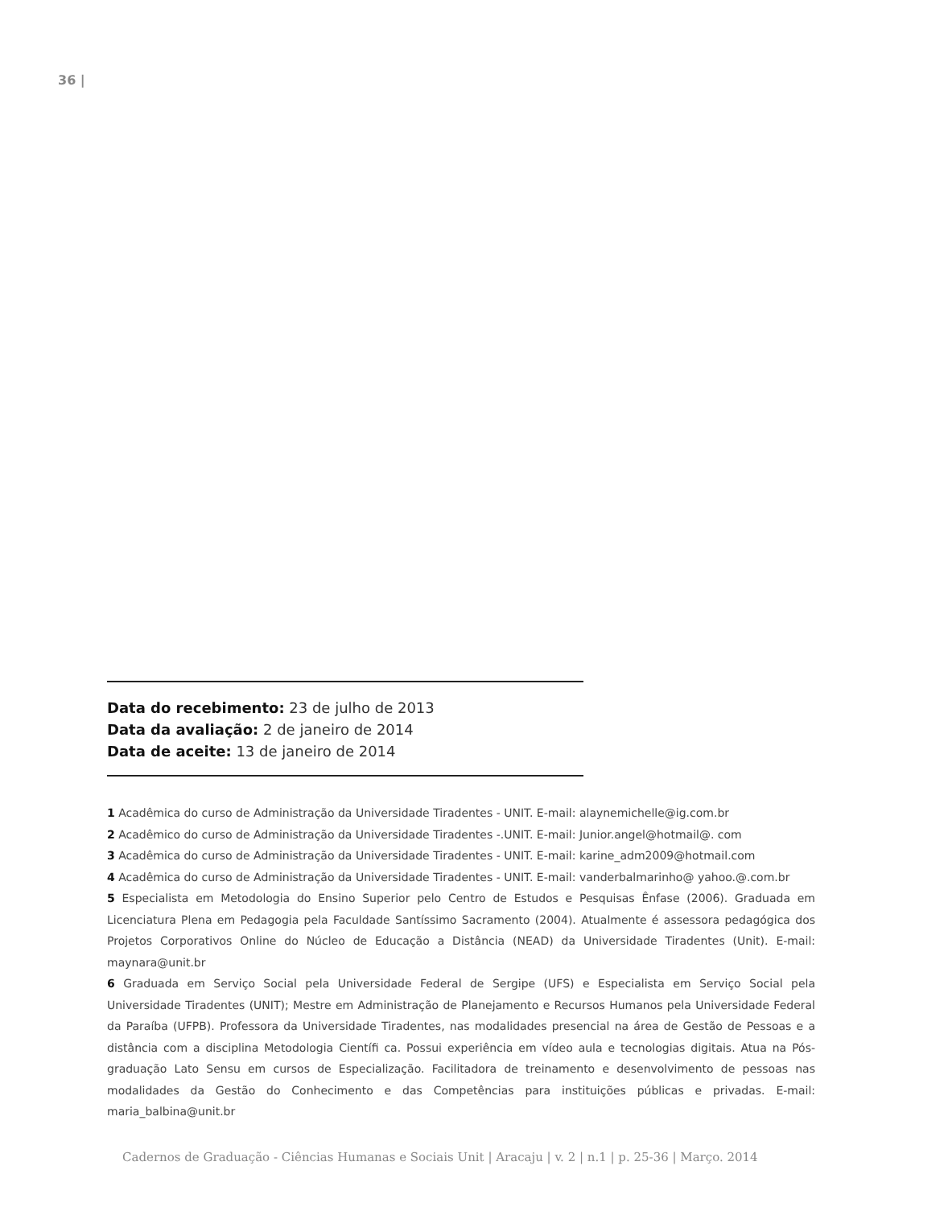36 |
Data do recebimento: 23 de julho de 2013
Data da avaliação: 2 de janeiro de 2014
Data de aceite: 13 de janeiro de 2014
1 Acadêmica do curso de Administração da Universidade Tiradentes - UNIT. E-mail: alaynemichelle@ig.com.br
2 Acadêmico do curso de Administração da Universidade Tiradentes -.UNIT. E-mail: Junior.angel@hotmail@. com
3 Acadêmica do curso de Administração da Universidade Tiradentes - UNIT. E-mail: karine_adm2009@hotmail.com
4 Acadêmica do curso de Administração da Universidade Tiradentes - UNIT. E-mail: vanderbalmarinho@ yahoo.@.com.br
5 Especialista em Metodologia do Ensino Superior pelo Centro de Estudos e Pesquisas Ênfase (2006). Graduada em Licenciatura Plena em Pedagogia pela Faculdade Santíssimo Sacramento (2004). Atualmente é assessora pedagógica dos Projetos Corporativos Online do Núcleo de Educação a Distância (NEAD) da Universidade Tiradentes (Unit). E-mail: maynara@unit.br
6 Graduada em Serviço Social pela Universidade Federal de Sergipe (UFS) e Especialista em Serviço Social pela Universidade Tiradentes (UNIT); Mestre em Administração de Planejamento e Recursos Humanos pela Universidade Federal da Paraíba (UFPB). Professora da Universidade Tiradentes, nas modalidades presencial na área de Gestão de Pessoas e a distância com a disciplina Metodologia Científi ca. Possui experiência em vídeo aula e tecnologias digitais. Atua na Pós-graduação Lato Sensu em cursos de Especialização. Facilitadora de treinamento e desenvolvimento de pessoas nas modalidades da Gestão do Conhecimento e das Competências para instituições públicas e privadas. E-mail: maria_balbina@unit.br
Cadernos de Graduação - Ciências Humanas e Sociais Unit | Aracaju | v. 2 | n.1 | p. 25-36 | Março. 2014